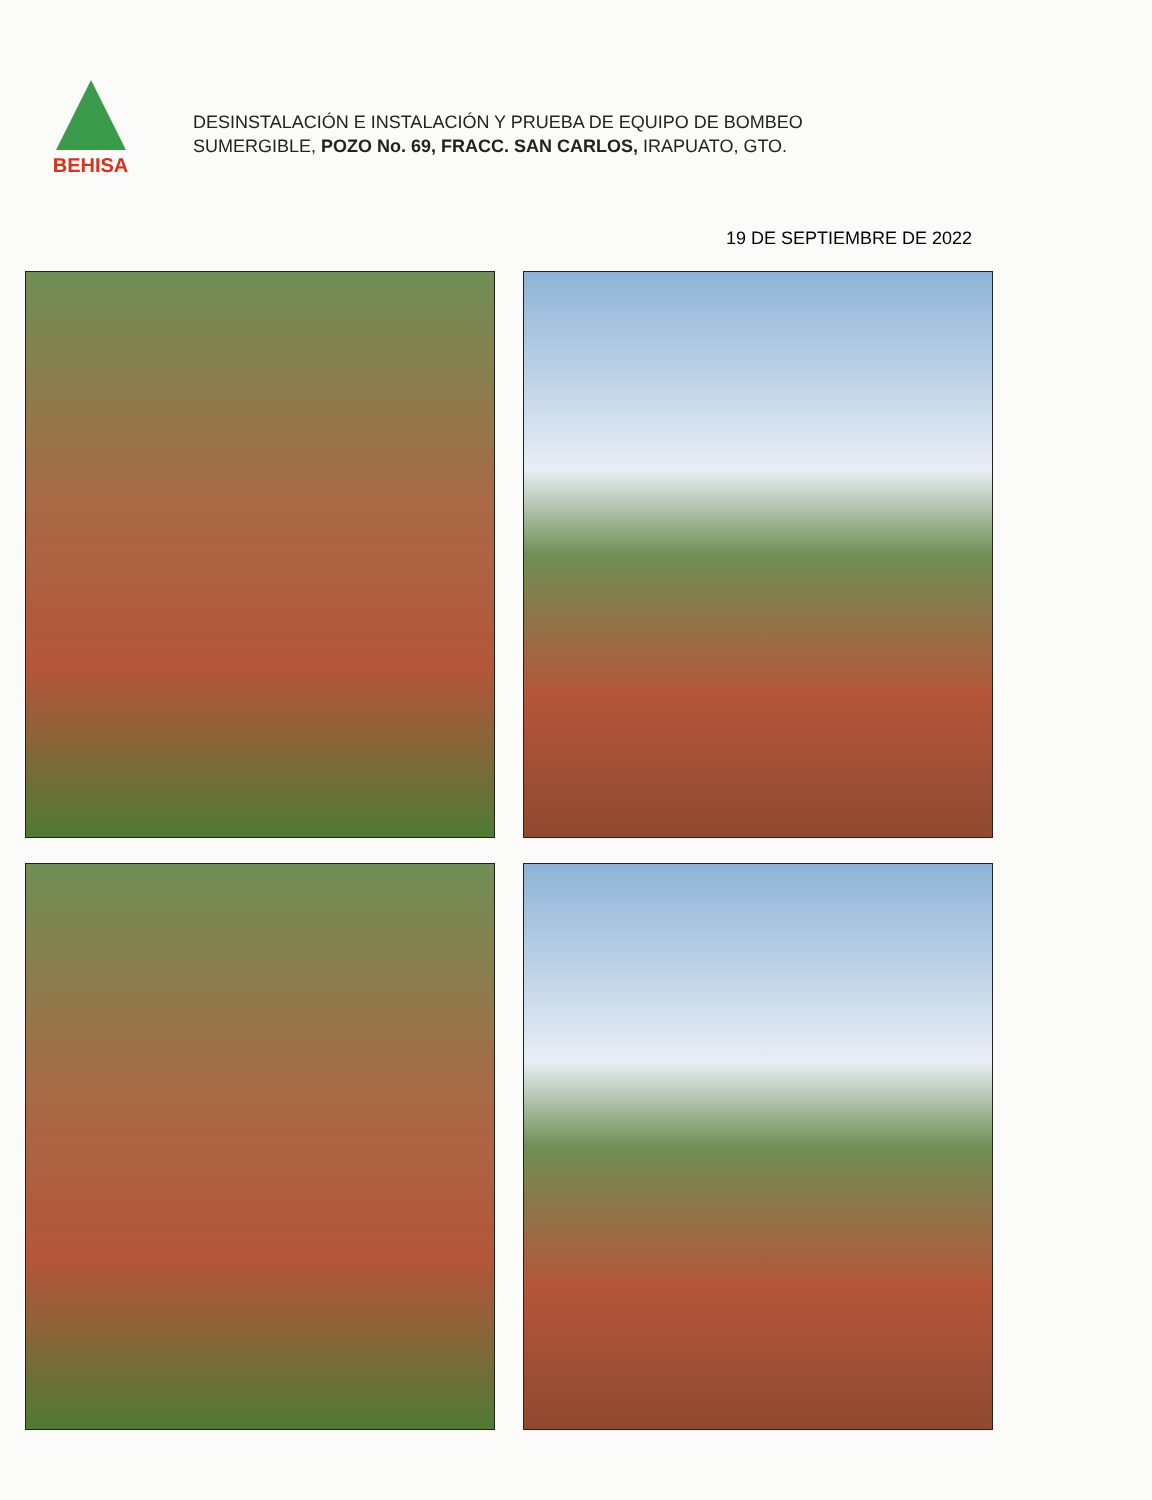BEHISA
DESINSTALACIÓN E INSTALACIÓN Y PRUEBA DE EQUIPO DE BOMBEO
SUMERGIBLE, POZO No. 69, FRACC. SAN CARLOS, IRAPUATO, GTO.
19 DE SEPTIEMBRE DE 2022